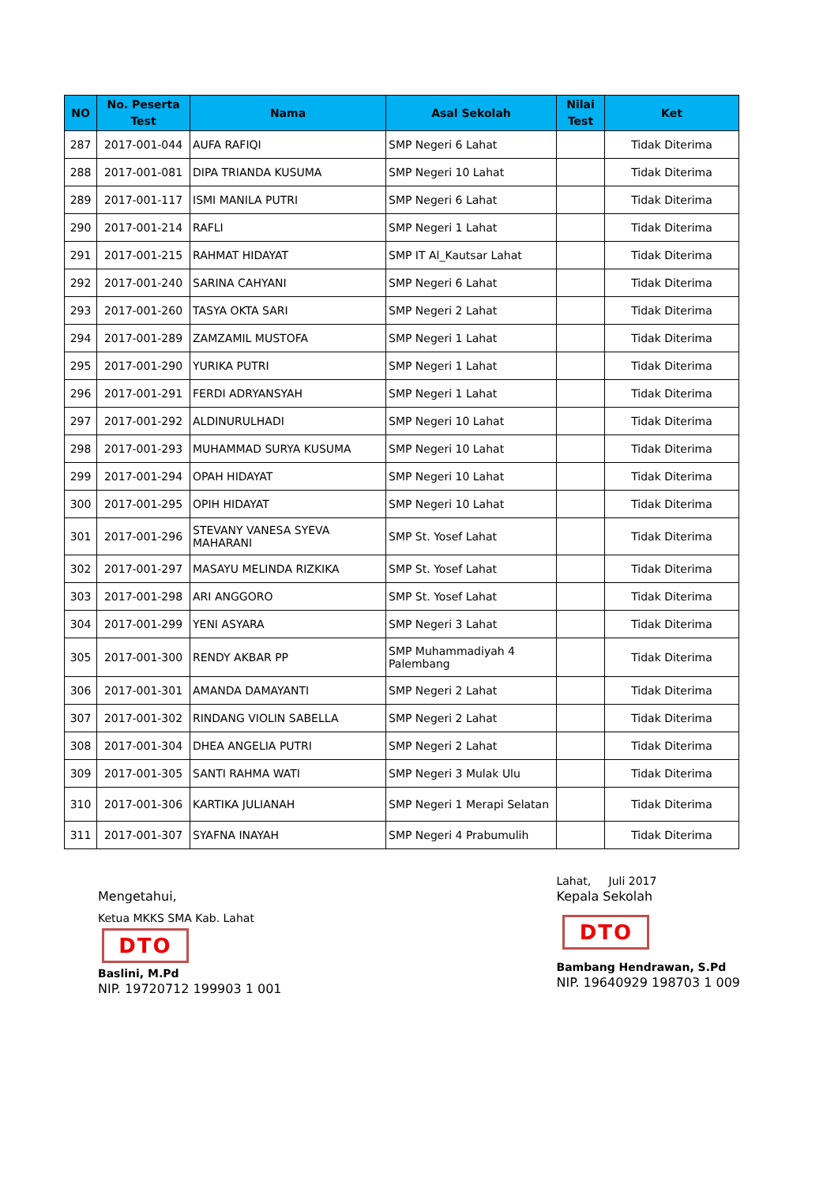| NO | No. Peserta Test | Nama | Asal Sekolah | Nilai Test | Ket |
| --- | --- | --- | --- | --- | --- |
| 287 | 2017-001-044 | AUFA RAFIQI | SMP Negeri 6 Lahat | | Tidak Diterima |
| 288 | 2017-001-081 | DIPA TRIANDA KUSUMA | SMP Negeri 10 Lahat | | Tidak Diterima |
| 289 | 2017-001-117 | ISMI MANILA PUTRI | SMP Negeri 6 Lahat | | Tidak Diterima |
| 290 | 2017-001-214 | RAFLI | SMP Negeri 1 Lahat | | Tidak Diterima |
| 291 | 2017-001-215 | RAHMAT HIDAYAT | SMP IT Al_Kautsar Lahat | | Tidak Diterima |
| 292 | 2017-001-240 | SARINA CAHYANI | SMP Negeri 6 Lahat | | Tidak Diterima |
| 293 | 2017-001-260 | TASYA OKTA SARI | SMP Negeri 2 Lahat | | Tidak Diterima |
| 294 | 2017-001-289 | ZAMZAMIL MUSTOFA | SMP Negeri 1 Lahat | | Tidak Diterima |
| 295 | 2017-001-290 | YURIKA PUTRI | SMP Negeri 1 Lahat | | Tidak Diterima |
| 296 | 2017-001-291 | FERDI ADRYANSYAH | SMP Negeri 1 Lahat | | Tidak Diterima |
| 297 | 2017-001-292 | ALDINURULHADI | SMP Negeri 10 Lahat | | Tidak Diterima |
| 298 | 2017-001-293 | MUHAMMAD SURYA KUSUMA | SMP Negeri 10 Lahat | | Tidak Diterima |
| 299 | 2017-001-294 | OPAH HIDAYAT | SMP Negeri 10 Lahat | | Tidak Diterima |
| 300 | 2017-001-295 | OPIH HIDAYAT | SMP Negeri 10 Lahat | | Tidak Diterima |
| 301 | 2017-001-296 | STEVANY VANESA SYEVA MAHARANI | SMP St. Yosef Lahat | | Tidak Diterima |
| 302 | 2017-001-297 | MASAYU MELINDA RIZKIKA | SMP St. Yosef Lahat | | Tidak Diterima |
| 303 | 2017-001-298 | ARI ANGGORO | SMP St. Yosef Lahat | | Tidak Diterima |
| 304 | 2017-001-299 | YENI ASYARA | SMP Negeri 3 Lahat | | Tidak Diterima |
| 305 | 2017-001-300 | RENDY AKBAR PP | SMP Muhammadiyah 4 Palembang | | Tidak Diterima |
| 306 | 2017-001-301 | AMANDA DAMAYANTI | SMP Negeri 2 Lahat | | Tidak Diterima |
| 307 | 2017-001-302 | RINDANG VIOLIN SABELLA | SMP Negeri 2 Lahat | | Tidak Diterima |
| 308 | 2017-001-304 | DHEA ANGELIA PUTRI | SMP Negeri 2 Lahat | | Tidak Diterima |
| 309 | 2017-001-305 | SANTI RAHMA WATI | SMP Negeri 3 Mulak Ulu | | Tidak Diterima |
| 310 | 2017-001-306 | KARTIKA JULIANAH | SMP Negeri 1 Merapi Selatan | | Tidak Diterima |
| 311 | 2017-001-307 | SYAFNA INAYAH | SMP Negeri 4 Prabumulih | | Tidak Diterima |
Mengetahui,
Ketua MKKS SMA Kab. Lahat
DTO
Baslini, M.Pd
NIP. 19720712 199903 1 001
Lahat, Juli 2017
Kepala Sekolah
DTO
Bambang Hendrawan, S.Pd
NIP. 19640929 198703 1 009